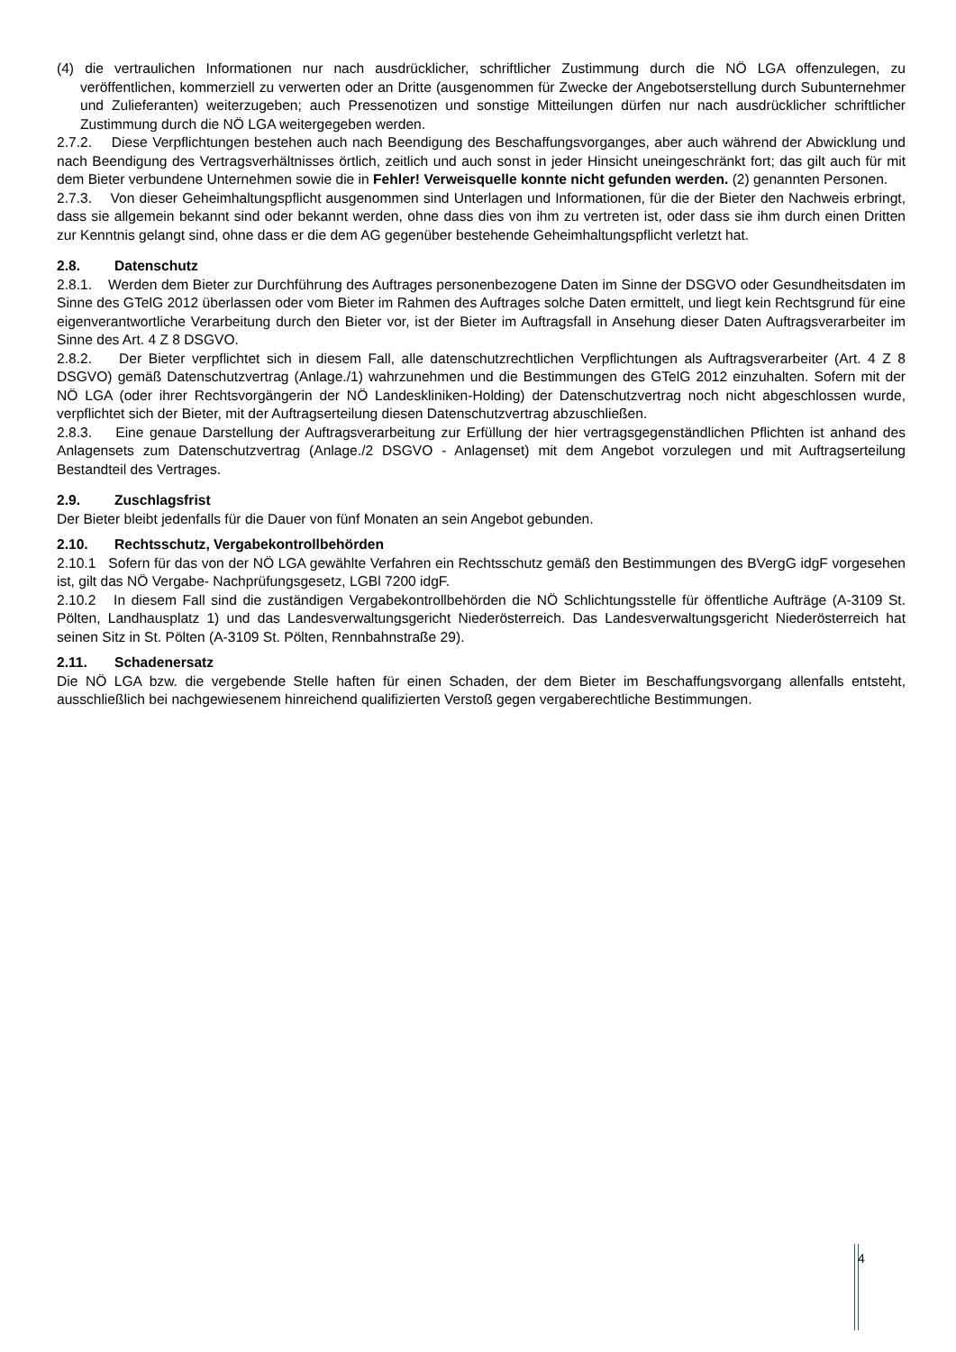(4) die vertraulichen Informationen nur nach ausdrücklicher, schriftlicher Zustimmung durch die NÖ LGA offenzulegen, zu veröffentlichen, kommerziell zu verwerten oder an Dritte (ausgenommen für Zwecke der Angebotserstellung durch Subunternehmer und Zulieferanten) weiterzugeben; auch Pressenotizen und sonstige Mitteilungen dürfen nur nach ausdrücklicher schriftlicher Zustimmung durch die NÖ LGA weitergegeben werden.
2.7.2. Diese Verpflichtungen bestehen auch nach Beendigung des Beschaffungsvorganges, aber auch während der Abwicklung und nach Beendigung des Vertragsverhältnisses örtlich, zeitlich und auch sonst in jeder Hinsicht uneingeschränkt fort; das gilt auch für mit dem Bieter verbundene Unternehmen sowie die in Fehler! Verweisquelle konnte nicht gefunden werden. (2) genannten Personen.
2.7.3. Von dieser Geheimhaltungspflicht ausgenommen sind Unterlagen und Informationen, für die der Bieter den Nachweis erbringt, dass sie allgemein bekannt sind oder bekannt werden, ohne dass dies von ihm zu vertreten ist, oder dass sie ihm durch einen Dritten zur Kenntnis gelangt sind, ohne dass er die dem AG gegenüber bestehende Geheimhaltungspflicht verletzt hat.
2.8. Datenschutz
2.8.1. Werden dem Bieter zur Durchführung des Auftrages personenbezogene Daten im Sinne der DSGVO oder Gesundheitsdaten im Sinne des GTelG 2012 überlassen oder vom Bieter im Rahmen des Auftrages solche Daten ermittelt, und liegt kein Rechtsgrund für eine eigenverantwortliche Verarbeitung durch den Bieter vor, ist der Bieter im Auftragsfall in Ansehung dieser Daten Auftragsverarbeiter im Sinne des Art. 4 Z 8 DSGVO.
2.8.2. Der Bieter verpflichtet sich in diesem Fall, alle datenschutzrechtlichen Verpflichtungen als Auftragsverarbeiter (Art. 4 Z 8 DSGVO) gemäß Datenschutzvertrag (Anlage./1) wahrzunehmen und die Bestimmungen des GTelG 2012 einzuhalten. Sofern mit der NÖ LGA (oder ihrer Rechtsvorgängerin der NÖ Landeskliniken-Holding) der Datenschutzvertrag noch nicht abgeschlossen wurde, verpflichtet sich der Bieter, mit der Auftragserteilung diesen Datenschutzvertrag abzuschließen.
2.8.3. Eine genaue Darstellung der Auftragsverarbeitung zur Erfüllung der hier vertragsgegenständlichen Pflichten ist anhand des Anlagensets zum Datenschutzvertrag (Anlage./2 DSGVO - Anlagenset) mit dem Angebot vorzulegen und mit Auftragserteilung Bestandteil des Vertrages.
2.9. Zuschlagsfrist
Der Bieter bleibt jedenfalls für die Dauer von fünf Monaten an sein Angebot gebunden.
2.10. Rechtsschutz, Vergabekontrollbehörden
2.10.1 Sofern für das von der NÖ LGA gewählte Verfahren ein Rechtsschutz gemäß den Bestimmungen des BVergG idgF vorgesehen ist, gilt das NÖ Vergabe- Nachprüfungsgesetz, LGBl 7200 idgF.
2.10.2 In diesem Fall sind die zuständigen Vergabekontrollbehörden die NÖ Schlichtungsstelle für öffentliche Aufträge (A-3109 St. Pölten, Landhausplatz 1) und das Landesverwaltungsgericht Niederösterreich. Das Landesverwaltungsgericht Niederösterreich hat seinen Sitz in St. Pölten (A-3109 St. Pölten, Rennbahnstraße 29).
2.11. Schadenersatz
Die NÖ LGA bzw. die vergebende Stelle haften für einen Schaden, der dem Bieter im Beschaffungsvorgang allenfalls entsteht, ausschließlich bei nachgewiesenem hinreichend qualifizierten Verstoß gegen vergaberechtliche Bestimmungen.
4